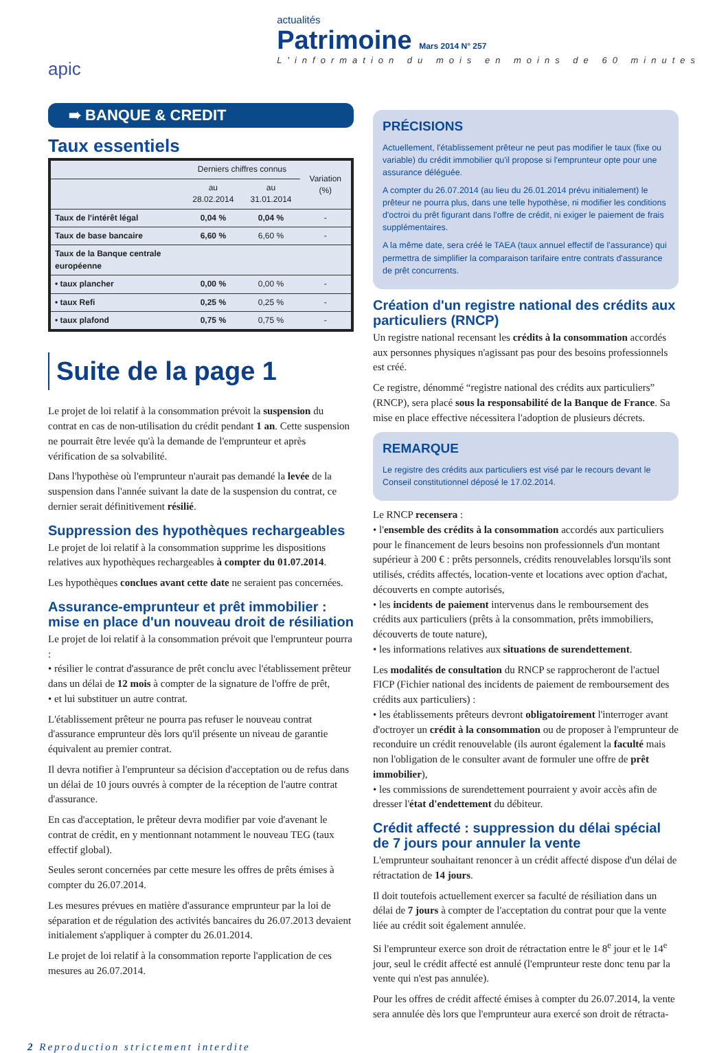apic
actualités
Patrimoine Mars 2014 N° 257
L'information du mois en moins de 60 minutes
➠ BANQUE & CREDIT
Taux essentiels
| | Derniers chiffres connus | | Variation (%) |
| --- | --- | --- | --- |
| | au 28.02.2014 | au 31.01.2014 | |
| Taux de l'intérêt légal | 0,04 % | 0,04 % | - |
| Taux de base bancaire | 6,60 % | 6,60 % | - |
| Taux de la Banque centrale européenne | | | |
| • taux plancher | 0,00 % | 0,00 % | - |
| • taux Refi | 0,25 % | 0,25 % | - |
| • taux plafond | 0,75 % | 0,75 % | - |
Suite de la page 1
Le projet de loi relatif à la consommation prévoit la suspension du contrat en cas de non-utilisation du crédit pendant 1 an. Cette suspension ne pourrait être levée qu'à la demande de l'emprunteur et après vérification de sa solvabilité.
Dans l'hypothèse où l'emprunteur n'aurait pas demandé la levée de la suspension dans l'année suivant la date de la suspension du contrat, ce dernier serait définitivement résilié.
Suppression des hypothèques rechargeables
Le projet de loi relatif à la consommation supprime les dispositions relatives aux hypothèques rechargeables à compter du 01.07.2014.
Les hypothèques conclues avant cette date ne seraient pas concernées.
Assurance-emprunteur et prêt immobilier : mise en place d'un nouveau droit de résiliation
Le projet de loi relatif à la consommation prévoit que l'emprunteur pourra :
• résilier le contrat d'assurance de prêt conclu avec l'établissement prêteur dans un délai de 12 mois à compter de la signature de l'offre de prêt,
• et lui substituer un autre contrat.
L'établissement prêteur ne pourra pas refuser le nouveau contrat d'assurance emprunteur dès lors qu'il présente un niveau de garantie équivalent au premier contrat.
Il devra notifier à l'emprunteur sa décision d'acceptation ou de refus dans un délai de 10 jours ouvrés à compter de la réception de l'autre contrat d'assurance.
En cas d'acceptation, le prêteur devra modifier par voie d'avenant le contrat de crédit, en y mentionnant notamment le nouveau TEG (taux effectif global).
Seules seront concernées par cette mesure les offres de prêts émises à compter du 26.07.2014.
Les mesures prévues en matière d'assurance emprunteur par la loi de séparation et de régulation des activités bancaires du 26.07.2013 devaient initialement s'appliquer à compter du 26.01.2014.
Le projet de loi relatif à la consommation reporte l'application de ces mesures au 26.07.2014.
PRÉCISIONS
Actuellement, l'établissement prêteur ne peut pas modifier le taux (fixe ou variable) du crédit immobilier qu'il propose si l'emprunteur opte pour une assurance déléguée.
A compter du 26.07.2014 (au lieu du 26.01.2014 prévu initialement) le prêteur ne pourra plus, dans une telle hypothèse, ni modifier les conditions d'octroi du prêt figurant dans l'offre de crédit, ni exiger le paiement de frais supplémentaires.
A la même date, sera créé le TAEA (taux annuel effectif de l'assurance) qui permettra de simplifier la comparaison tarifaire entre contrats d'assurance de prêt concurrents.
Création d'un registre national des crédits aux particuliers (RNCP)
Un registre national recensant les crédits à la consommation accordés aux personnes physiques n'agissant pas pour des besoins professionnels est créé.
Ce registre, dénommé “registre national des crédits aux particuliers” (RNCP), sera placé sous la responsabilité de la Banque de France. Sa mise en place effective nécessitera l'adoption de plusieurs décrets.
REMARQUE
Le registre des crédits aux particuliers est visé par le recours devant le Conseil constitutionnel déposé le 17.02.2014.
Le RNCP recensera :
• l'ensemble des crédits à la consommation accordés aux particuliers pour le financement de leurs besoins non professionnels d'un montant supérieur à 200 € : prêts personnels, crédits renouvelables lorsqu'ils sont utilisés, crédits affectés, location-vente et locations avec option d'achat, découverts en compte autorisés,
• les incidents de paiement intervenus dans le remboursement des crédits aux particuliers (prêts à la consommation, prêts immobiliers, découverts de toute nature),
• les informations relatives aux situations de surendettement.
Les modalités de consultation du RNCP se rapprocheront de l'actuel FICP (Fichier national des incidents de paiement de remboursement des crédits aux particuliers) :
• les établissements prêteurs devront obligatoirement l'interroger avant d'octroyer un crédit à la consommation ou de proposer à l'emprunteur de reconduire un crédit renouvelable (ils auront également la faculté mais non l'obligation de le consulter avant de formuler une offre de prêt immobilier),
• les commissions de surendettement pourraient y avoir accès afin de dresser l'état d'endettement du débiteur.
Crédit affecté : suppression du délai spécial de 7 jours pour annuler la vente
L'emprunteur souhaitant renoncer à un crédit affecté dispose d'un délai de rétractation de 14 jours.
Il doit toutefois actuellement exercer sa faculté de résiliation dans un délai de 7 jours à compter de l'acceptation du contrat pour que la vente liée au crédit soit également annulée.
Si l'emprunteur exerce son droit de rétractation entre le 8<sup>e</sup> jour et le 14<sup>e</sup> jour, seul le crédit affecté est annulé (l'emprunteur reste donc tenu par la vente qui n'est pas annulée).
Pour les offres de crédit affecté émises à compter du 26.07.2014, la vente sera annulée dès lors que l'emprunteur aura exercé son droit de rétracta-
2 Reproduction strictement interdite